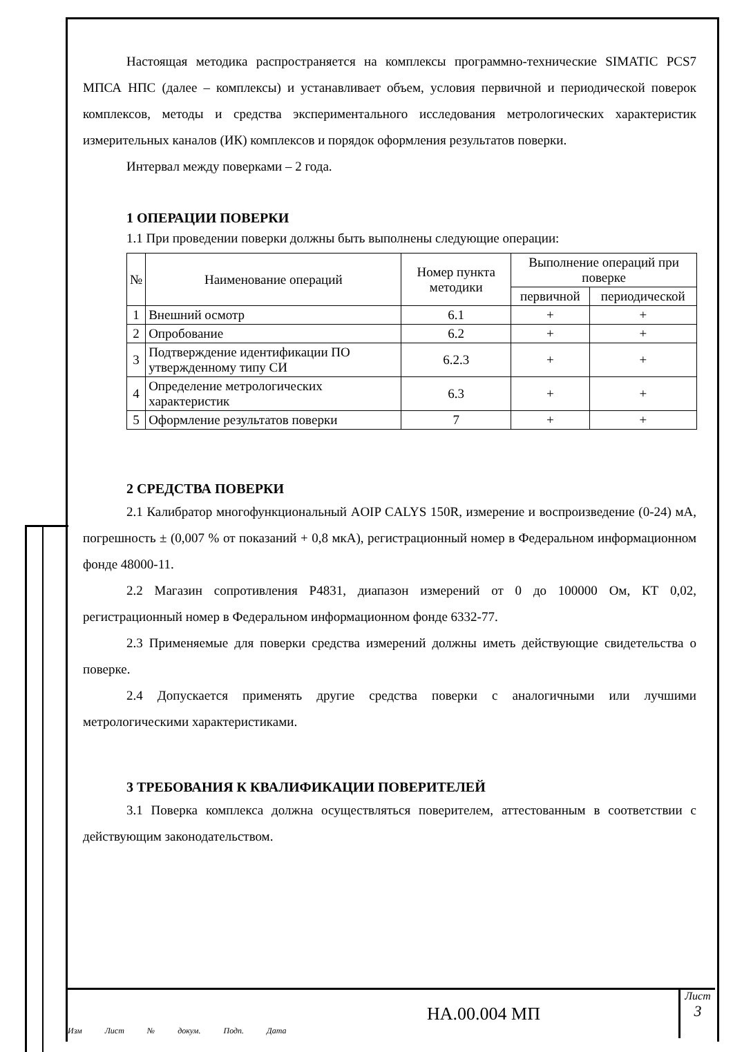Настоящая методика распространяется на комплексы программно-технические SIMATIC PCS7 МПСА НПС (далее – комплексы) и устанавливает объем, условия первичной и периодической поверок комплексов, методы и средства экспериментального исследования метрологических характеристик измерительных каналов (ИК) комплексов и порядок оформления результатов поверки.
Интервал между поверками – 2 года.
1 ОПЕРАЦИИ ПОВЕРКИ
1.1 При проведении поверки должны быть выполнены следующие операции:
| № | Наименование операций | Номер пункта методики | Выполнение операций при поверке | |
| --- | --- | --- | --- | --- |
| | | | первичной | периодической |
| 1 | Внешний осмотр | 6.1 | + | + |
| 2 | Опробование | 6.2 | + | + |
| 3 | Подтверждение идентификации ПО утвержденному типу СИ | 6.2.3 | + | + |
| 4 | Определение метрологических характеристик | 6.3 | + | + |
| 5 | Оформление результатов поверки | 7 | + | + |
2 СРЕДСТВА ПОВЕРКИ
2.1 Калибратор многофункциональный AOIP CALYS 150R, измерение и воспроизведение (0-24) мА, погрешность ± (0,007 % от показаний + 0,8 мкА), регистрационный номер в Федеральном информационном фонде 48000-11.
2.2 Магазин сопротивления Р4831, диапазон измерений от 0 до 100000 Ом, КТ 0,02, регистрационный номер в Федеральном информационном фонде 6332-77.
2.3 Применяемые для поверки средства измерений должны иметь действующие свидетельства о поверке.
2.4 Допускается применять другие средства поверки с аналогичными или лучшими метрологическими характеристиками.
3 ТРЕБОВАНИЯ К КВАЛИФИКАЦИИ ПОВЕРИТЕЛЕЙ
3.1 Поверка комплекса должна осуществляться поверителем, аттестованным в соответствии с действующим законодательством.
Изм Лист № докум. Подп. Дата
НА.00.004 МП
Лист
3